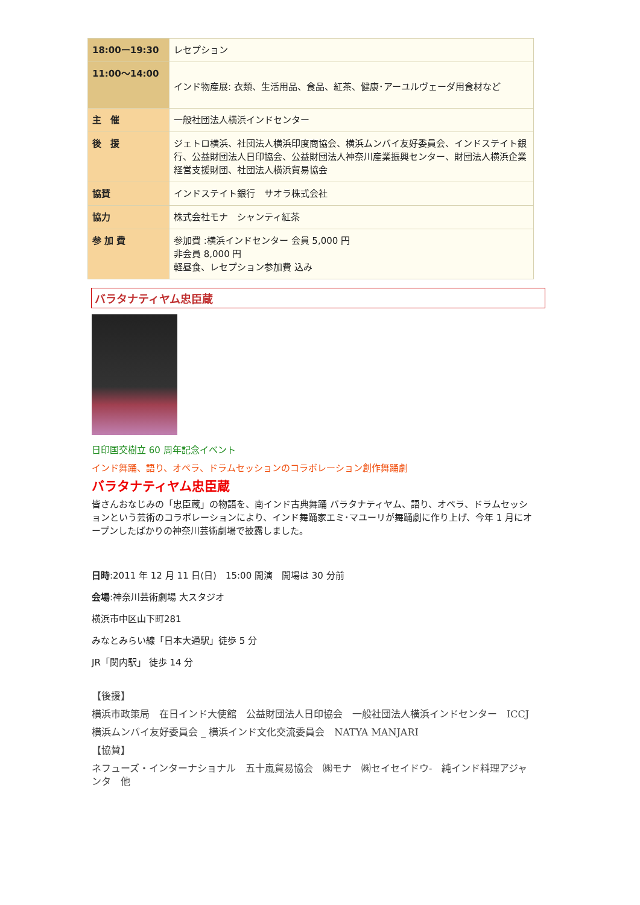| 18:00ー19:30 | レセプション |
| 11:00〜14:00 | インド物産展: 衣類、生活用品、食品、紅茶、健康･アーユルヴェーダ用食材など |
| 主 催 | 一般社団法人横浜インドセンター |
| 後 援 | ジェトロ横浜、社団法人横浜印度商協会、横浜ムンバイ友好委員会、インドステイト銀行、公益財団法人日印協会、公益財団法人神奈川産業振興センター、財団法人横浜企業経営支援財団、社団法人横浜貿易協会 |
| 協賛 | インドステイト銀行 サオラ株式会社 |
| 協力 | 株式会社モナ シャンティ紅茶 |
| 参 加 費 | 参加費 :横浜インドセンター 会員 5,000 円 非会員 8,000 円 軽昼食、レセプション参加費 込み |
バラタナティヤム忠臣蔵
日印国交樹立 60 周年記念イベント
インド舞踊、語り、オペラ、ドラムセッションのコラボレーション創作舞踊劇
バラタナティヤム忠臣蔵
皆さんおなじみの「忠臣蔵」の物語を、南インド古典舞踊 バラタナティヤム、語り、オペラ、ドラムセッションという芸術のコラボレーションにより、インド舞踊家エミ･マユーリが舞踊劇に作り上げ、今年 1 月にオープンしたばかりの神奈川芸術劇場で披露しました。
日時:2011 年 12 月 11 日(日)　15:00 開演　開場は 30 分前
会場:神奈川芸術劇場 大スタジオ
横浜市中区山下町281
みなとみらい線「日本大通駅」徒歩 5 分
JR「関内駅」 徒歩 14 分
【後援】
横浜市政策局　在日インド大使館　公益財団法人日印協会　一般社団法人横浜インドセンター　ICCJ
横浜ムンバイ友好委員会 _ 横浜インド文化交流委員会　NATYA MANJARI
【協賛】
ネフューズ・インターナショナル　五十嵐貿易協会　㈱モナ　㈱セイセイドウ-　純インド料理アジャンタ　他